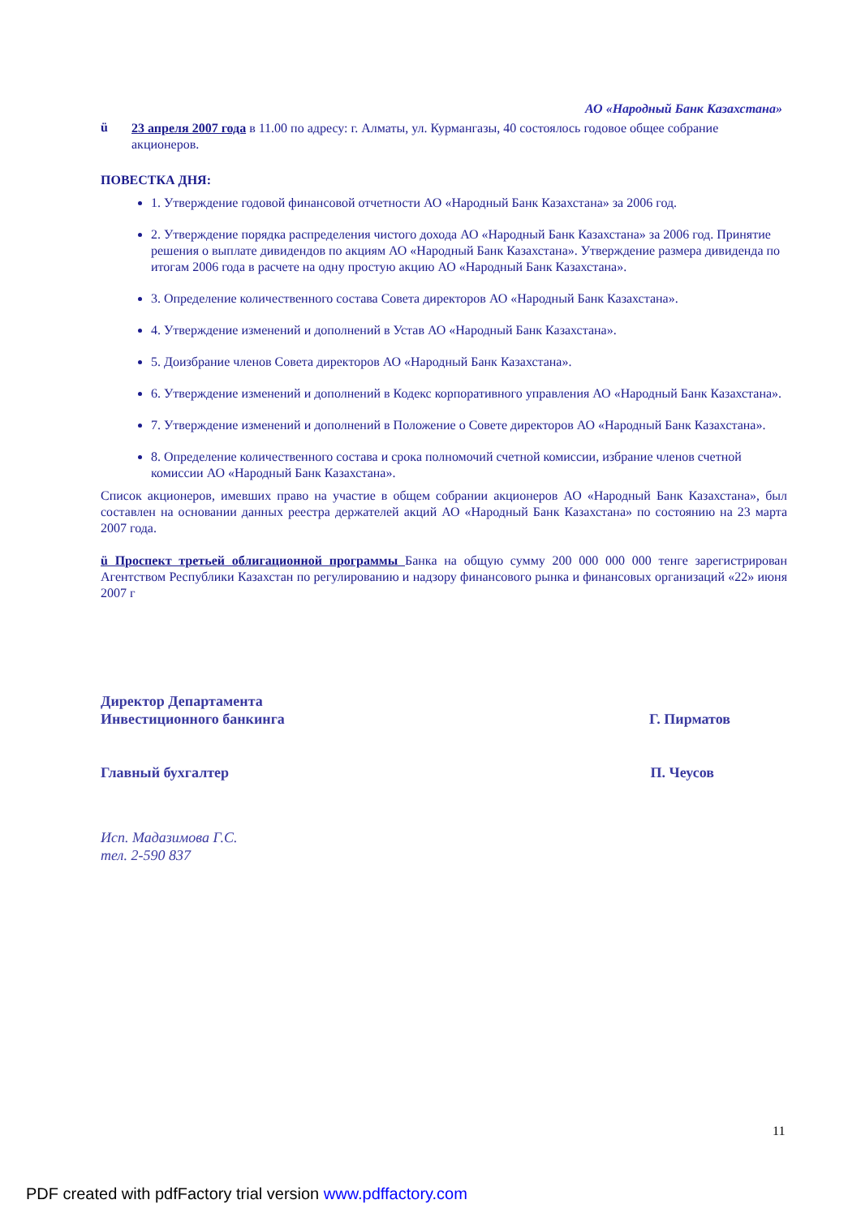АО «Народный Банк Казахстана»
ü
23 апреля 2007 года в 11.00 по адресу: г. Алматы, ул. Курмангазы, 40 состоялось годовое общее собрание акционеров.
ПОВЕСТКА ДНЯ:
1. Утверждение годовой финансовой отчетности АО «Народный Банк Казахстана» за 2006 год.
2. Утверждение порядка распределения чистого дохода АО «Народный Банк Казахстана» за 2006 год. Принятие решения о выплате дивидендов по акциям АО «Народный Банк Казахстана». Утверждение размера дивиденда по итогам 2006 года в расчете на одну простую акцию АО «Народный Банк Казахстана».
3. Определение количественного состава Совета директоров АО «Народный Банк Казахстана».
4. Утверждение изменений и дополнений в Устав АО «Народный Банк Казахстана».
5. Доизбрание членов Совета директоров АО «Народный Банк Казахстана».
6. Утверждение изменений и дополнений в Кодекс корпоративного управления АО «Народный Банк Казахстана».
7. Утверждение изменений и дополнений в Положение о Совете директоров АО «Народный Банк Казахстана».
8. Определение количественного состава и срока полномочий счетной комиссии, избрание членов счетной комиссии АО «Народный Банк Казахстана».
Список акционеров, имевших право на участие в общем собрании акционеров АО «Народный Банк Казахстана», был составлен на основании данных реестра держателей акций АО «Народный Банк Казахстана» по состоянию на 23 марта 2007 года.
ü Проспект третьей облигационной программы Банка на общую сумму 200 000 000 000 тенге зарегистрирован Агентством Республики Казахстан по регулированию и надзору финансового рынка и финансовых организаций «22» июня 2007 г
Директор Департамента
Инвестиционного банкинга Г. Пирматов
Главный бухгалтер П. Чеусов
Исп. Мадазимова Г.С.
тел. 2-590 837
11
PDF created with pdfFactory trial version www.pdffactory.com